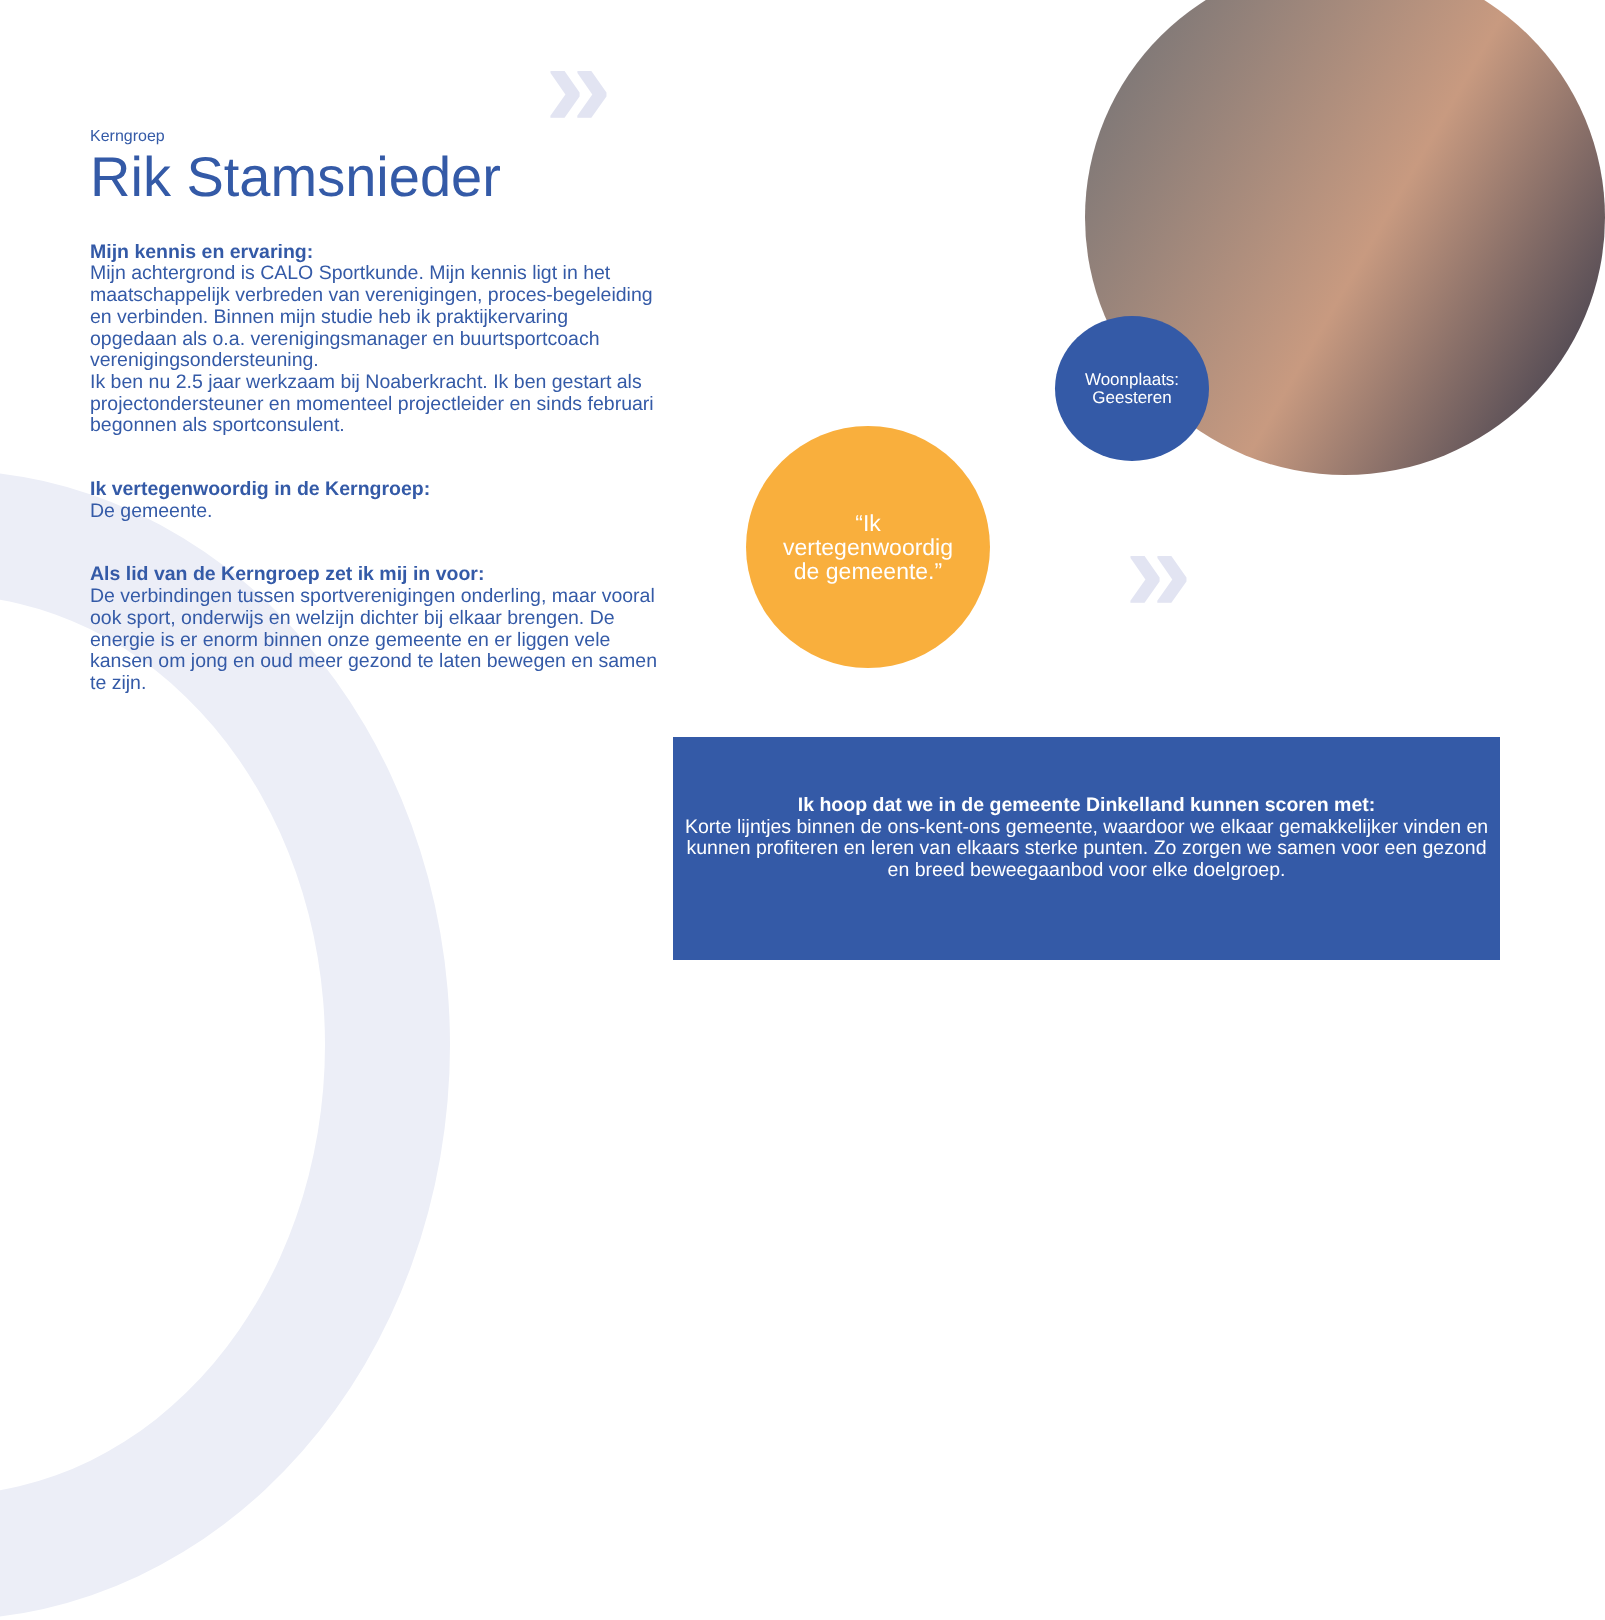»
»
Kerngroep
Rik Stamsnieder
Mijn kennis en ervaring:
Mijn achtergrond is CALO Sportkunde. Mijn kennis ligt in het maatschappelijk verbreden van verenigingen, proces-begeleiding en verbinden. Binnen mijn studie heb ik praktijkervaring opgedaan als o.a. verenigingsmanager en buurtsportcoach verenigingsondersteuning.
Ik ben nu 2.5 jaar werkzaam bij Noaberkracht. Ik ben gestart als projectondersteuner en momenteel projectleider en sinds februari begonnen als sportconsulent.
Ik vertegenwoordig in de Kerngroep:
De gemeente.
Als lid van de Kerngroep zet ik mij in voor:
De verbindingen tussen sportverenigingen onderling, maar vooral ook sport, onderwijs en welzijn dichter bij elkaar brengen. De energie is er enorm binnen onze gemeente en er liggen vele kansen om jong en oud meer gezond te laten bewegen en samen te zijn.
Woonplaats:
Geesteren
“Ik
vertegenwoordig
de gemeente.”
Ik hoop dat we in de gemeente Dinkelland kunnen scoren met:
Korte lijntjes binnen de ons-kent-ons gemeente, waardoor we elkaar gemakkelijker vinden en kunnen profiteren en leren van elkaars sterke punten. Zo zorgen we samen voor een gezond en breed beweegaanbod voor elke doelgroep.